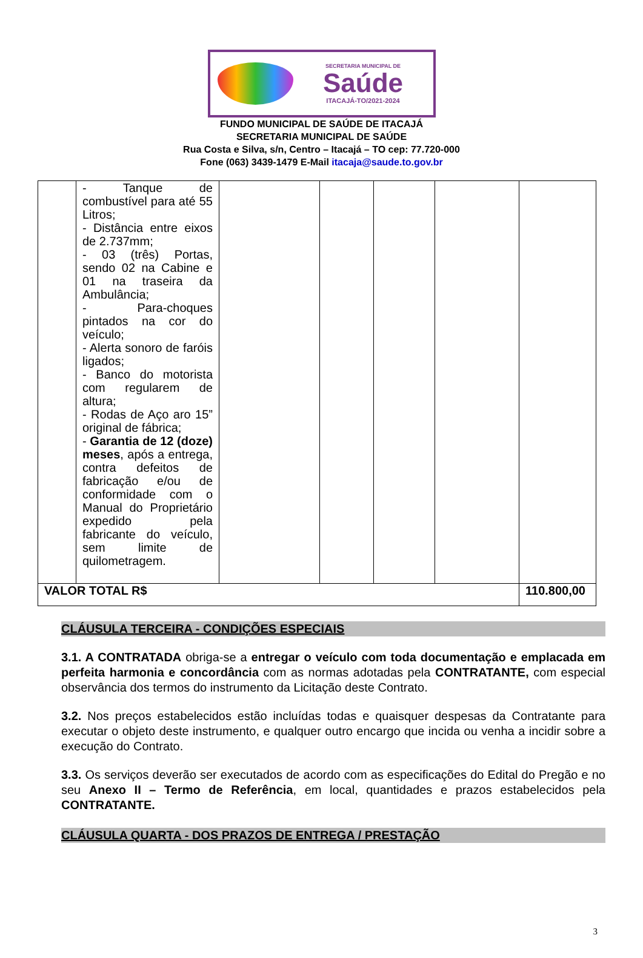SECRETARIA MUNICIPAL DE
Saúde
ITACAJÁ-TO/2021-2024
FUNDO MUNICIPAL DE SAÚDE DE ITACAJÁ
SECRETARIA MUNICIPAL DE SAÚDE
Rua Costa e Silva, s/n, Centro – Itacajá – TO cep: 77.720-000
Fone (063) 3439-1479 E-Mail itacaja@saude.to.gov.br
| | - Tanque de combustível para até 55 Litros; - Distância entre eixos de 2.737mm; - 03 (três) Portas, sendo 02 na Cabine e 01 na traseira da Ambulância; - Para-choques pintados na cor do veículo; - Alerta sonoro de faróis ligados; - Banco do motorista com regularem de altura; - Rodas de Aço aro 15” original de fábrica; - Garantia de 12 (doze) meses , após a entrega, contra defeitos de fabricação e/ou de conformidade com o Manual do Proprietário expedido pela fabricante do veículo, sem limite de quilometragem. | | | | | |
| VALOR TOTAL R$ | | | | | | 110.800,00 |
CLÁUSULA TERCEIRA - CONDIÇÕES ESPECIAIS
3.1. A CONTRATADA obriga-se a entregar o veículo com toda documentação e emplacada em perfeita harmonia e concordância com as normas adotadas pela CONTRATANTE, com especial observância dos termos do instrumento da Licitação deste Contrato.
3.2. Nos preços estabelecidos estão incluídas todas e quaisquer despesas da Contratante para executar o objeto deste instrumento, e qualquer outro encargo que incida ou venha a incidir sobre a execução do Contrato.
3.3. Os serviços deverão ser executados de acordo com as especificações do Edital do Pregão e no seu Anexo II – Termo de Referência, em local, quantidades e prazos estabelecidos pela CONTRATANTE.
CLÁUSULA QUARTA - DOS PRAZOS DE ENTREGA / PRESTAÇÃO
3